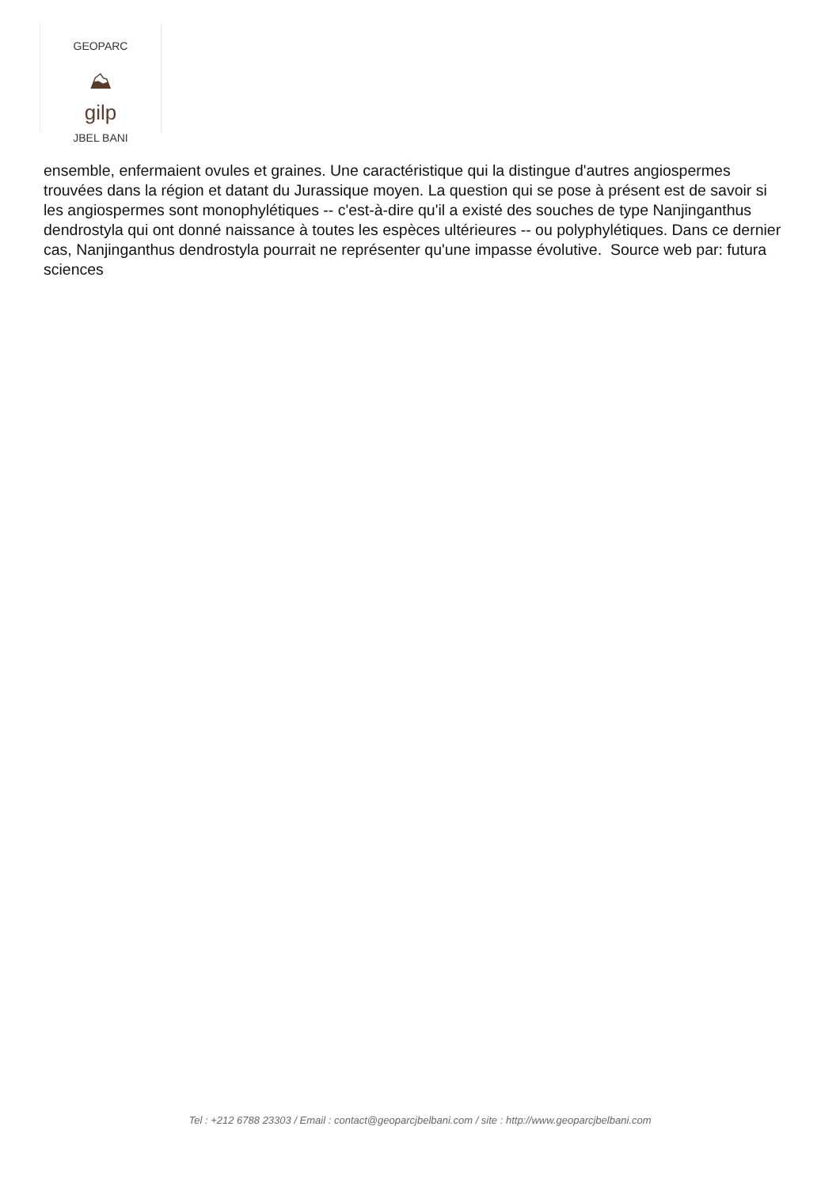GEOPARC
⛰
gilp
JBEL BANI
ensemble, enfermaient ovules et graines. Une caractéristique qui la distingue d'autres angiospermes trouvées dans la région et datant du Jurassique moyen. La question qui se pose à présent est de savoir si les angiospermes sont monophylétiques -- c'est-à-dire qu'il a existé des souches de type Nanjinganthus dendrostyla qui ont donné naissance à toutes les espèces ultérieures -- ou polyphylétiques. Dans ce dernier cas, Nanjinganthus dendrostyla pourrait ne représenter qu'une impasse évolutive. Source web par: futura sciences
Tel : +212 6788 23303 / Email : contact@geoparcjbelbani.com / site : http://www.geoparcjbelbani.com